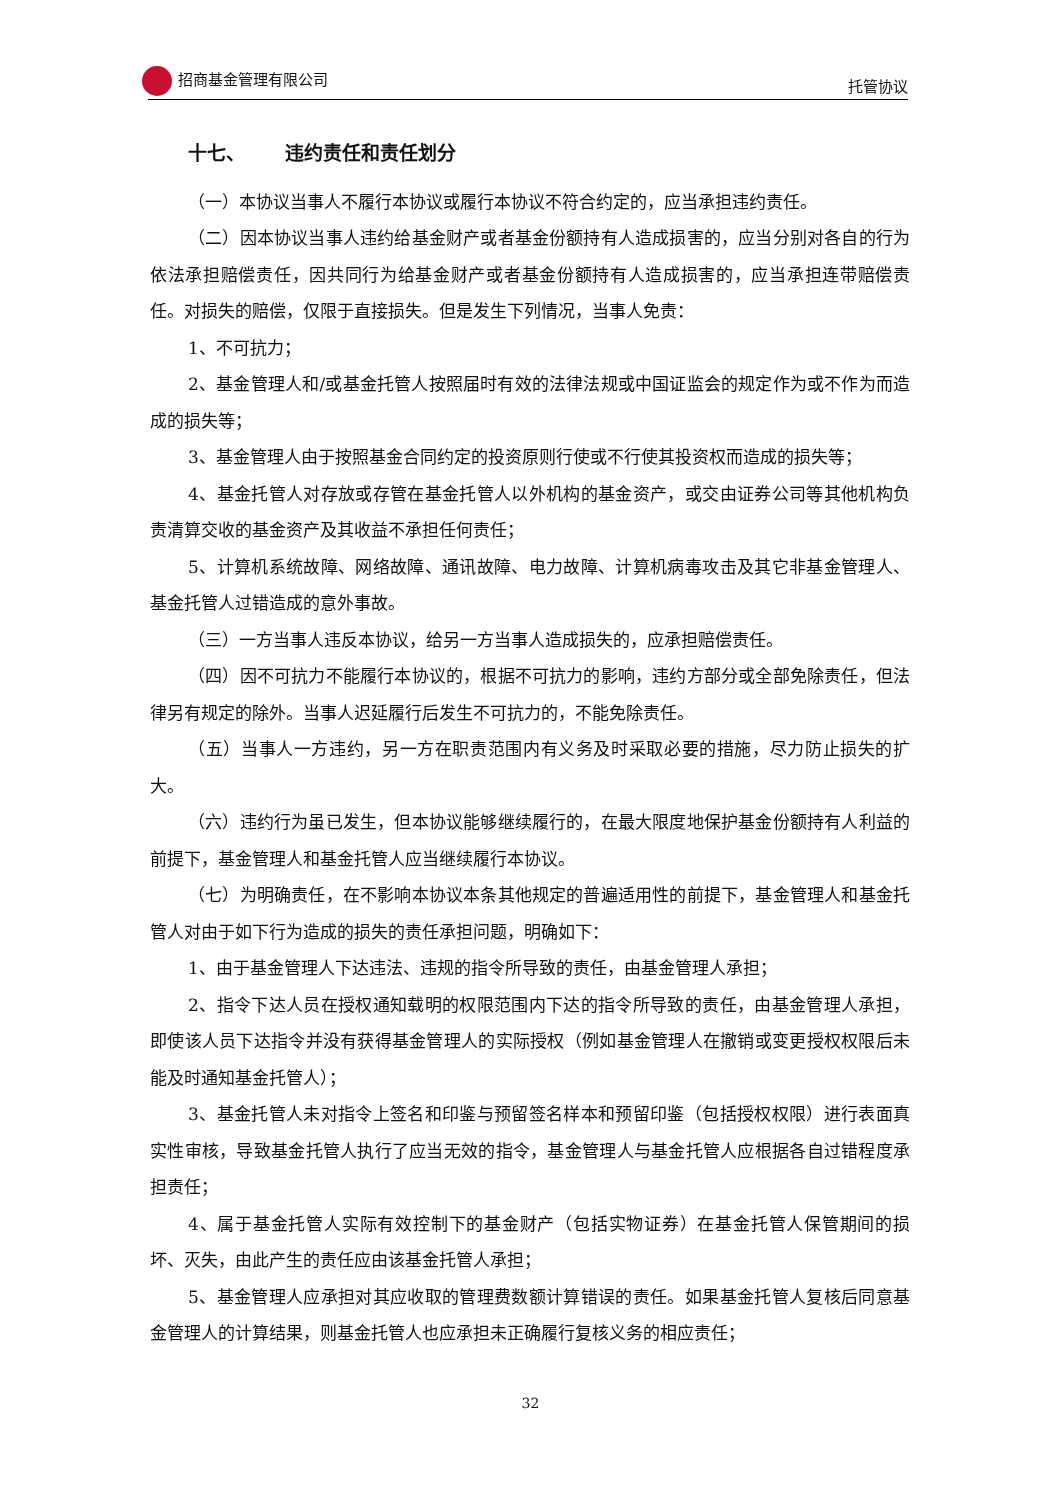招商基金管理有限公司 托管协议
十七、 违约责任和责任划分
（一）本协议当事人不履行本协议或履行本协议不符合约定的，应当承担违约责任。
（二）因本协议当事人违约给基金财产或者基金份额持有人造成损害的，应当分别对各自的行为依法承担赔偿责任，因共同行为给基金财产或者基金份额持有人造成损害的，应当承担连带赔偿责任。对损失的赔偿，仅限于直接损失。但是发生下列情况，当事人免责：
1、不可抗力；
2、基金管理人和/或基金托管人按照届时有效的法律法规或中国证监会的规定作为或不作为而造成的损失等；
3、基金管理人由于按照基金合同约定的投资原则行使或不行使其投资权而造成的损失等；
4、基金托管人对存放或存管在基金托管人以外机构的基金资产，或交由证券公司等其他机构负责清算交收的基金资产及其收益不承担任何责任；
5、计算机系统故障、网络故障、通讯故障、电力故障、计算机病毒攻击及其它非基金管理人、基金托管人过错造成的意外事故。
（三）一方当事人违反本协议，给另一方当事人造成损失的，应承担赔偿责任。
（四）因不可抗力不能履行本协议的，根据不可抗力的影响，违约方部分或全部免除责任，但法律另有规定的除外。当事人迟延履行后发生不可抗力的，不能免除责任。
（五）当事人一方违约，另一方在职责范围内有义务及时采取必要的措施，尽力防止损失的扩大。
（六）违约行为虽已发生，但本协议能够继续履行的，在最大限度地保护基金份额持有人利益的前提下，基金管理人和基金托管人应当继续履行本协议。
（七）为明确责任，在不影响本协议本条其他规定的普遍适用性的前提下，基金管理人和基金托管人对由于如下行为造成的损失的责任承担问题，明确如下：
1、由于基金管理人下达违法、违规的指令所导致的责任，由基金管理人承担；
2、指令下达人员在授权通知载明的权限范围内下达的指令所导致的责任，由基金管理人承担，即使该人员下达指令并没有获得基金管理人的实际授权（例如基金管理人在撤销或变更授权权限后未能及时通知基金托管人）；
3、基金托管人未对指令上签名和印鉴与预留签名样本和预留印鉴（包括授权权限）进行表面真实性审核，导致基金托管人执行了应当无效的指令，基金管理人与基金托管人应根据各自过错程度承担责任；
4、属于基金托管人实际有效控制下的基金财产（包括实物证券）在基金托管人保管期间的损坏、灭失，由此产生的责任应由该基金托管人承担；
5、基金管理人应承担对其应收取的管理费数额计算错误的责任。如果基金托管人复核后同意基金管理人的计算结果，则基金托管人也应承担未正确履行复核义务的相应责任；
32